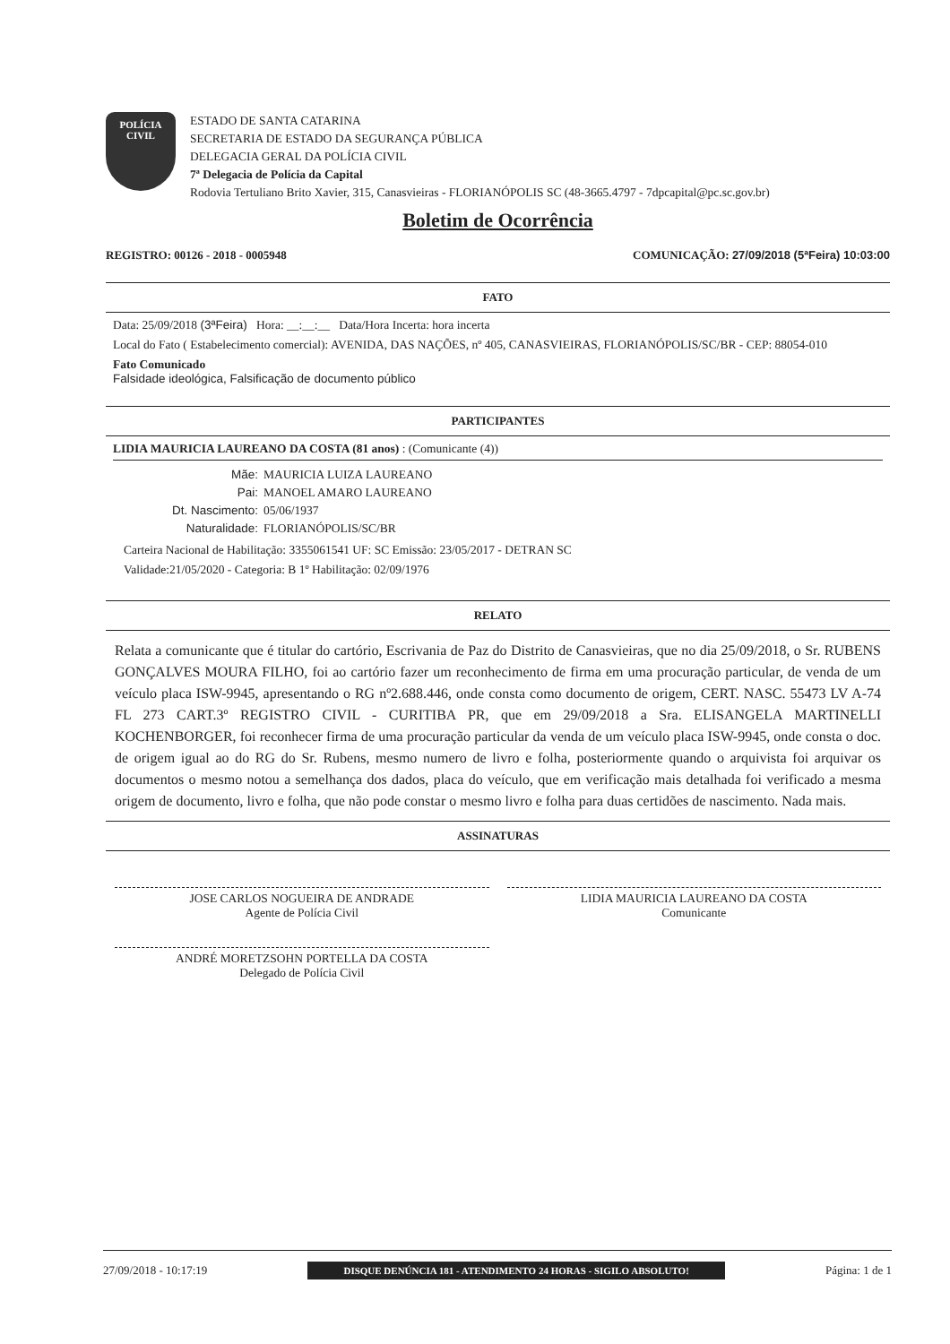POLÍCIA
CIVIL
ESTADO DE SANTA CATARINA
SECRETARIA DE ESTADO DA SEGURANÇA PÚBLICA
DELEGACIA GERAL DA POLÍCIA CIVIL
7ª Delegacia de Polícia da Capital
Rodovia Tertuliano Brito Xavier, 315, Canasvieiras - FLORIANÓPOLIS SC (48-3665.4797 - 7dpcapital@pc.sc.gov.br)
Boletim de Ocorrência
REGISTRO: 00126 - 2018 - 0005948 COMUNICAÇÃO: 27/09/2018 (5ªFeira) 10:03:00
FATO
Data: 25/09/2018 (3ªFeira) Hora: __:__:__ Data/Hora Incerta: hora incerta
Local do Fato ( Estabelecimento comercial): AVENIDA, DAS NAÇÕES, nº 405, CANASVIEIRAS, FLORIANÓPOLIS/SC/BR - CEP: 88054-010
Fato Comunicado
Falsidade ideológica, Falsificação de documento público
PARTICIPANTES
LIDIA MAURICIA LAUREANO DA COSTA (81 anos) : (Comunicante (4))
Mãe: MAURICIA LUIZA LAUREANO
Pai: MANOEL AMARO LAUREANO
Dt. Nascimento: 05/06/1937
Naturalidade: FLORIANÓPOLIS/SC/BR
Carteira Nacional de Habilitação: 3355061541 UF: SC Emissão: 23/05/2017 - DETRAN SC
Validade:21/05/2020 - Categoria: B 1º Habilitação: 02/09/1976
RELATO
Relata a comunicante que é titular do cartório, Escrivania de Paz do Distrito de Canasvieiras, que no dia 25/09/2018, o Sr. RUBENS GONÇALVES MOURA FILHO, foi ao cartório fazer um reconhecimento de firma em uma procuração particular, de venda de um veículo placa ISW-9945, apresentando o RG nº2.688.446, onde consta como documento de origem, CERT. NASC. 55473 LV A-74 FL 273 CART.3º REGISTRO CIVIL - CURITIBA PR, que em 29/09/2018 a Sra. ELISANGELA MARTINELLI KOCHENBORGER, foi reconhecer firma de uma procuração particular da venda de um veículo placa ISW-9945, onde consta o doc. de origem igual ao do RG do Sr. Rubens, mesmo numero de livro e folha, posteriormente quando o arquivista foi arquivar os documentos o mesmo notou a semelhança dos dados, placa do veículo, que em verificação mais detalhada foi verificado a mesma origem de documento, livro e folha, que não pode constar o mesmo livro e folha para duas certidões de nascimento. Nada mais.
ASSINATURAS
JOSE CARLOS NOGUEIRA DE ANDRADE
Agente de Polícia Civil
LIDIA MAURICIA LAUREANO DA COSTA
Comunicante
ANDRÉ MORETZSOHN PORTELLA DA COSTA
Delegado de Polícia Civil
27/09/2018 - 10:17:19 DISQUE DENÚNCIA 181 - ATENDIMENTO 24 HORAS - SIGILO ABSOLUTO! Página: 1 de 1